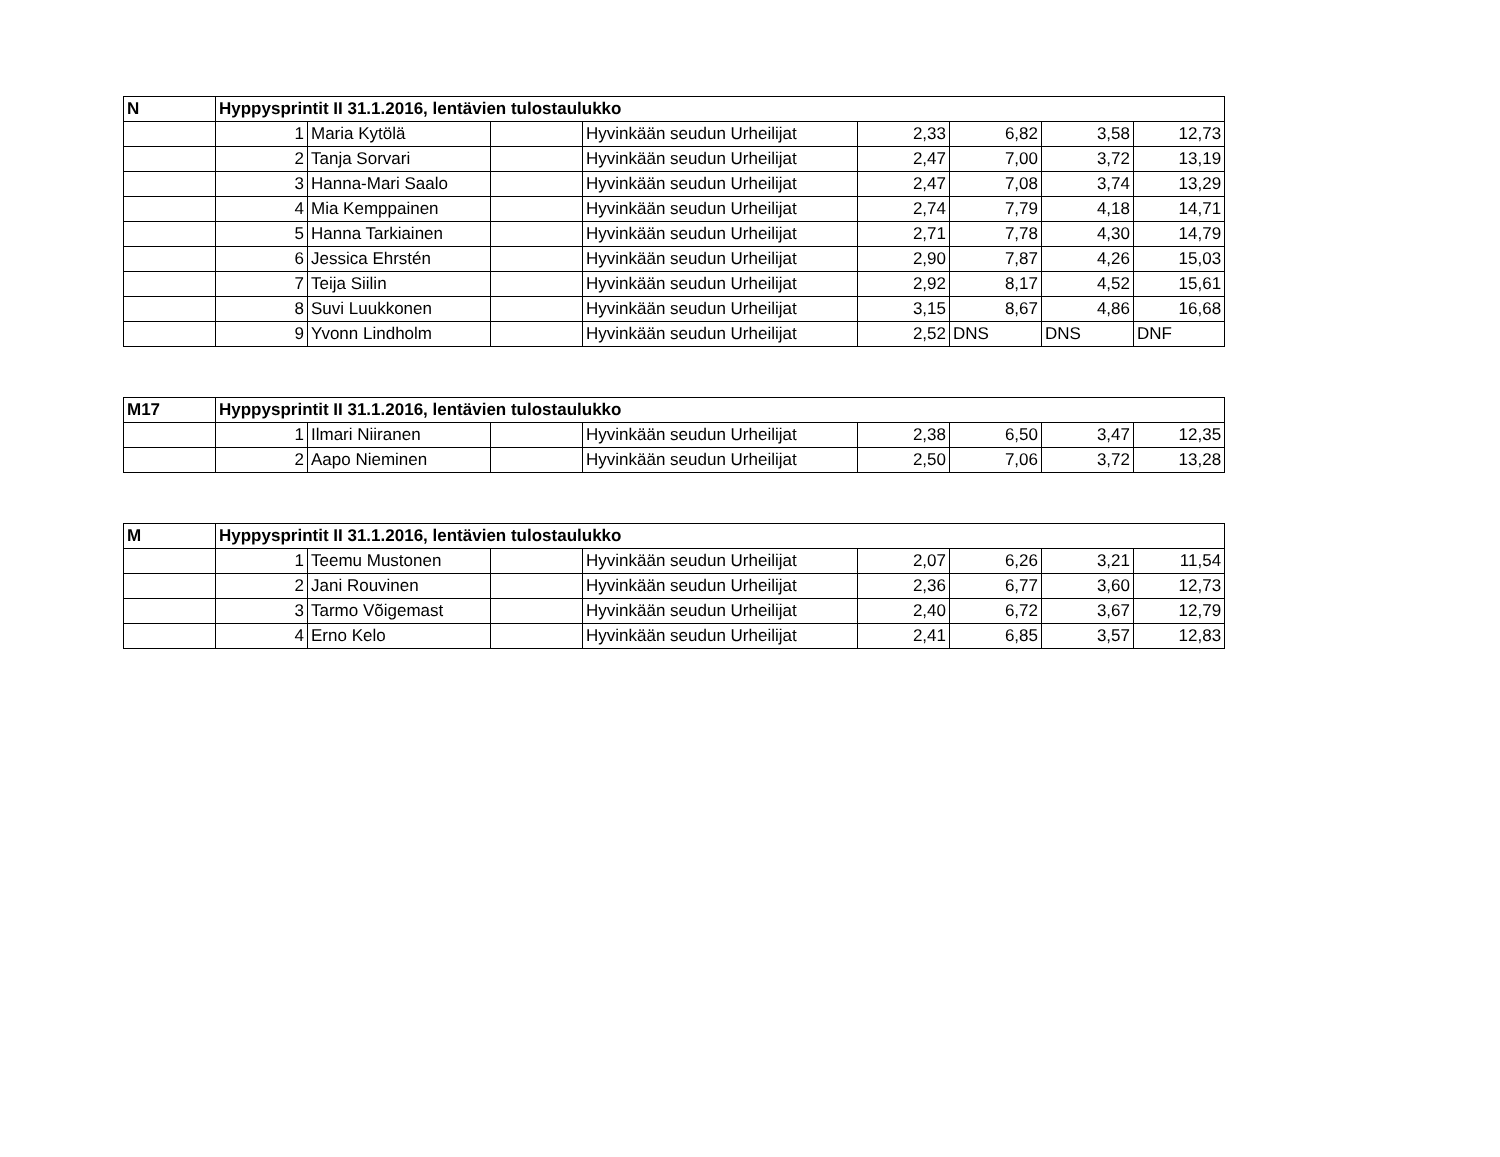| N | Hyppysprintit II 31.1.2016, lentävien tulostaulukko | | | | | | | |
| --- | --- | --- | --- | --- | --- | --- | --- | --- |
| | 1 | Maria Kytölä | | Hyvinkään seudun Urheilijat | 2,33 | 6,82 | 3,58 | 12,73 |
| | 2 | Tanja Sorvari | | Hyvinkään seudun Urheilijat | 2,47 | 7,00 | 3,72 | 13,19 |
| | 3 | Hanna-Mari Saalo | | Hyvinkään seudun Urheilijat | 2,47 | 7,08 | 3,74 | 13,29 |
| | 4 | Mia Kemppainen | | Hyvinkään seudun Urheilijat | 2,74 | 7,79 | 4,18 | 14,71 |
| | 5 | Hanna Tarkiainen | | Hyvinkään seudun Urheilijat | 2,71 | 7,78 | 4,30 | 14,79 |
| | 6 | Jessica Ehrstén | | Hyvinkään seudun Urheilijat | 2,90 | 7,87 | 4,26 | 15,03 |
| | 7 | Teija Siilin | | Hyvinkään seudun Urheilijat | 2,92 | 8,17 | 4,52 | 15,61 |
| | 8 | Suvi Luukkonen | | Hyvinkään seudun Urheilijat | 3,15 | 8,67 | 4,86 | 16,68 |
| | 9 | Yvonn Lindholm | | Hyvinkään seudun Urheilijat | 2,52 | DNS | DNS | DNF |
| M17 | Hyppysprintit II 31.1.2016, lentävien tulostaulukko | | | | | | | |
| --- | --- | --- | --- | --- | --- | --- | --- | --- |
| | 1 | Ilmari Niiranen | | Hyvinkään seudun Urheilijat | 2,38 | 6,50 | 3,47 | 12,35 |
| | 2 | Aapo Nieminen | | Hyvinkään seudun Urheilijat | 2,50 | 7,06 | 3,72 | 13,28 |
| M | Hyppysprintit II 31.1.2016, lentävien tulostaulukko | | | | | | | |
| --- | --- | --- | --- | --- | --- | --- | --- | --- |
| | 1 | Teemu Mustonen | | Hyvinkään seudun Urheilijat | 2,07 | 6,26 | 3,21 | 11,54 |
| | 2 | Jani Rouvinen | | Hyvinkään seudun Urheilijat | 2,36 | 6,77 | 3,60 | 12,73 |
| | 3 | Tarmo Võigemast | | Hyvinkään seudun Urheilijat | 2,40 | 6,72 | 3,67 | 12,79 |
| | 4 | Erno Kelo | | Hyvinkään seudun Urheilijat | 2,41 | 6,85 | 3,57 | 12,83 |